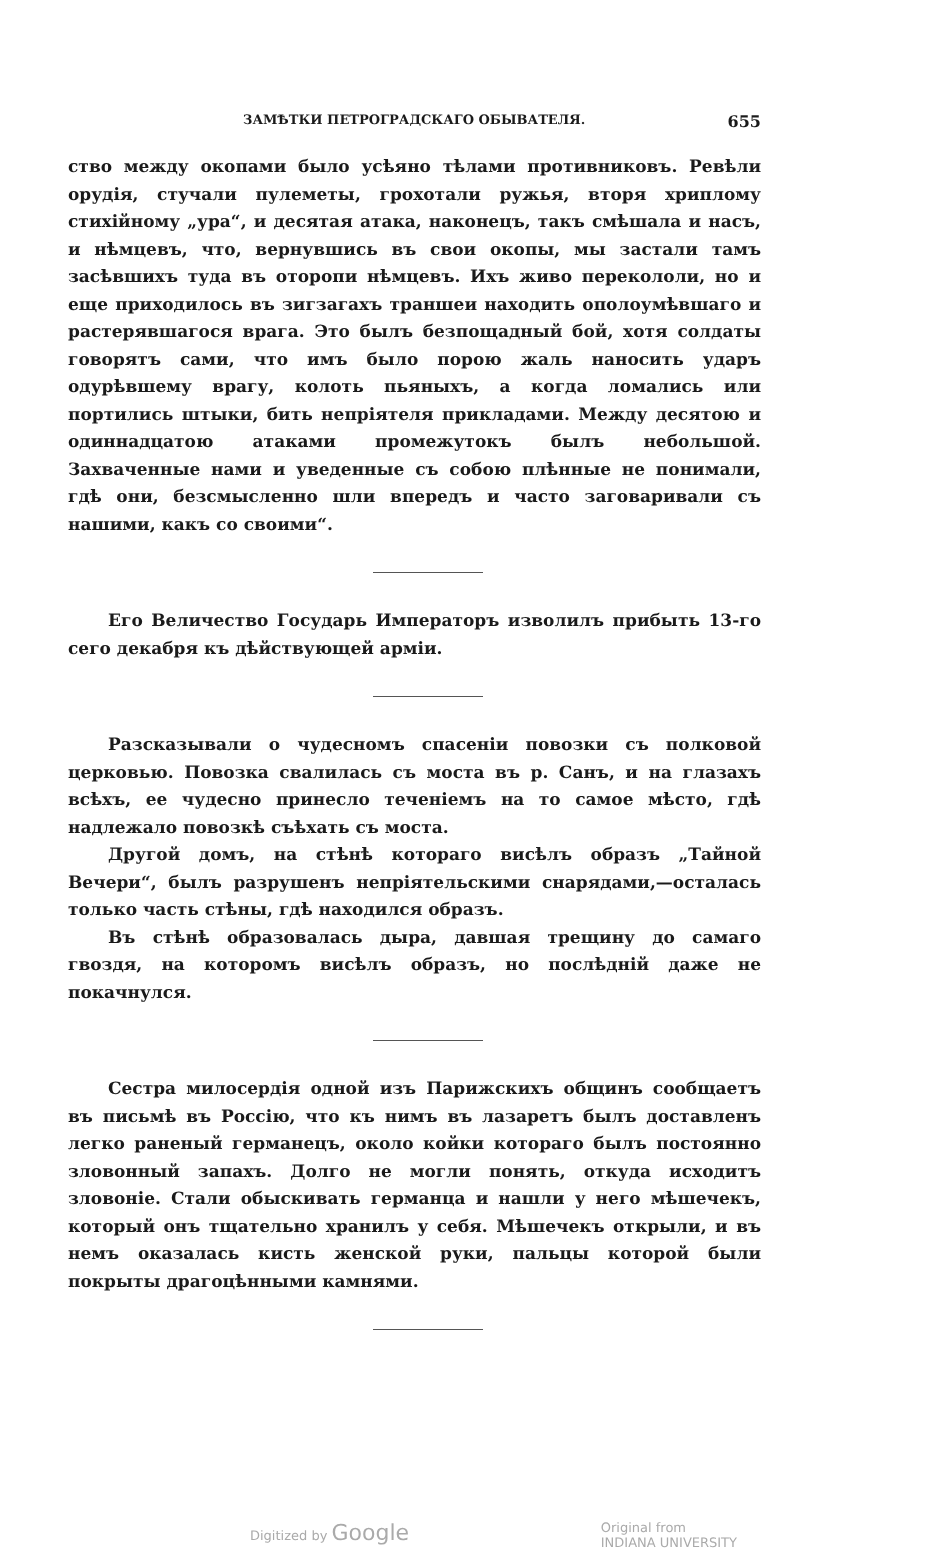ЗАМѢТКИ ПЕТРОГРАДСКАГО ОБЫВАТЕЛЯ. 655
ство между окопами было усѣяно тѣлами противниковъ. Ревѣли орудія, стучали пулеметы, грохотали ружья, вторя хриплому стихійному „ура“, и десятая атака, наконецъ, такъ смѣшала и насъ, и нѣмцевъ, что, вернувшись въ свои окопы, мы застали тамъ засѣвшихъ туда въ оторопи нѣмцевъ. Ихъ живо перекололи, но и еще приходилось въ зигзагахъ траншеи находить ополоумѣвшаго и растерявшагося врага. Это былъ безпощадный бой, хотя солдаты говорятъ сами, что имъ было порою жаль наносить ударъ одурѣвшему врагу, колоть пьяныхъ, а когда ломались или портились штыки, бить непріятеля прикладами. Между десятою и одиннадцатою атаками промежутокъ былъ небольшой. Захваченные нами и уведенные съ собою плѣнные не понимали, гдѣ они, безсмысленно шли впередъ и часто заговаривали съ нашими, какъ со своими“.
Его Величество Государь Императоръ изволилъ прибыть 13-го сего декабря къ дѣйствующей арміи.
Разсказывали о чудесномъ спасеніи повозки съ полковой церковью. Повозка свалилась съ моста въ р. Санъ, и на глазахъ всѣхъ, ее чудесно принесло теченіемъ на то самое мѣсто, гдѣ надлежало повозкѣ съѣхать съ моста.
Другой домъ, на стѣнѣ котораго висѣлъ образъ „Тайной Вечери“, былъ разрушенъ непріятельскими снарядами,—осталась только часть стѣны, гдѣ находился образъ.
Въ стѣнѣ образовалась дыра, давшая трещину до самаго гвоздя, на которомъ висѣлъ образъ, но послѣдній даже не покачнулся.
Сестра милосердія одной изъ Парижскихъ общинъ сообщаетъ въ письмѣ въ Россію, что къ нимъ въ лазаретъ былъ доставленъ легко раненый германецъ, около койки котораго былъ постоянно зловонный запахъ. Долго не могли понять, откуда исходитъ зловоніе. Стали обыскивать германца и нашли у него мѣшечекъ, который онъ тщательно хранилъ у себя. Мѣшечекъ открыли, и въ немъ оказалась кисть женской руки, пальцы которой были покрыты драгоцѣнными камнями.
Digitized by Google Original from
INDIANA UNIVERSITY